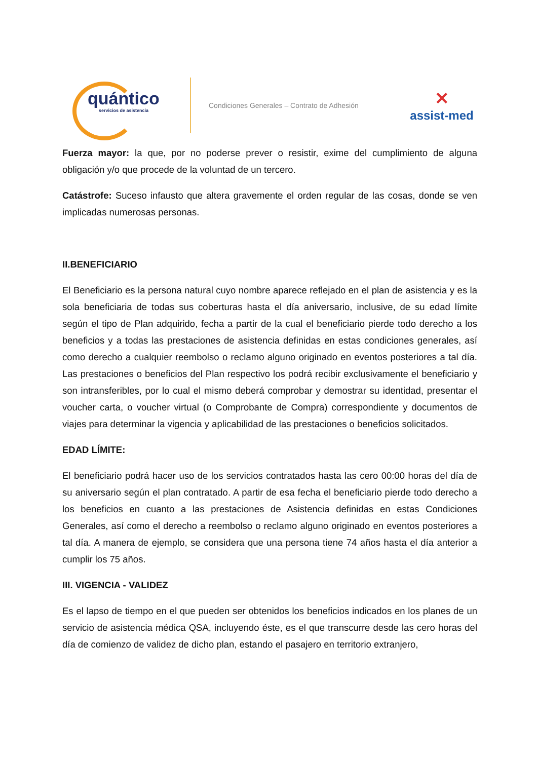quántico
servicios de asistencia
Condiciones Generales – Contrato de Adhesión
✕
assist-med
Fuerza mayor: la que, por no poderse prever o resistir, exime del cumplimiento de alguna obligación y/o que procede de la voluntad de un tercero.
Catástrofe: Suceso infausto que altera gravemente el orden regular de las cosas, donde se ven implicadas numerosas personas.
II.BENEFICIARIO
El Beneficiario es la persona natural cuyo nombre aparece reflejado en el plan de asistencia y es la sola beneficiaria de todas sus coberturas hasta el día aniversario, inclusive, de su edad límite según el tipo de Plan adquirido, fecha a partir de la cual el beneficiario pierde todo derecho a los beneficios y a todas las prestaciones de asistencia definidas en estas condiciones generales, así como derecho a cualquier reembolso o reclamo alguno originado en eventos posteriores a tal día. Las prestaciones o beneficios del Plan respectivo los podrá recibir exclusivamente el beneficiario y son intransferibles, por lo cual el mismo deberá comprobar y demostrar su identidad, presentar el voucher carta, o voucher virtual (o Comprobante de Compra) correspondiente y documentos de viajes para determinar la vigencia y aplicabilidad de las prestaciones o beneficios solicitados.
EDAD LÍMITE:
El beneficiario podrá hacer uso de los servicios contratados hasta las cero 00:00 horas del día de su aniversario según el plan contratado. A partir de esa fecha el beneficiario pierde todo derecho a los beneficios en cuanto a las prestaciones de Asistencia definidas en estas Condiciones Generales, así como el derecho a reembolso o reclamo alguno originado en eventos posteriores a tal día. A manera de ejemplo, se considera que una persona tiene 74 años hasta el día anterior a cumplir los 75 años.
III. VIGENCIA - VALIDEZ
Es el lapso de tiempo en el que pueden ser obtenidos los beneficios indicados en los planes de un servicio de asistencia médica QSA, incluyendo éste, es el que transcurre desde las cero horas del día de comienzo de validez de dicho plan, estando el pasajero en territorio extranjero,